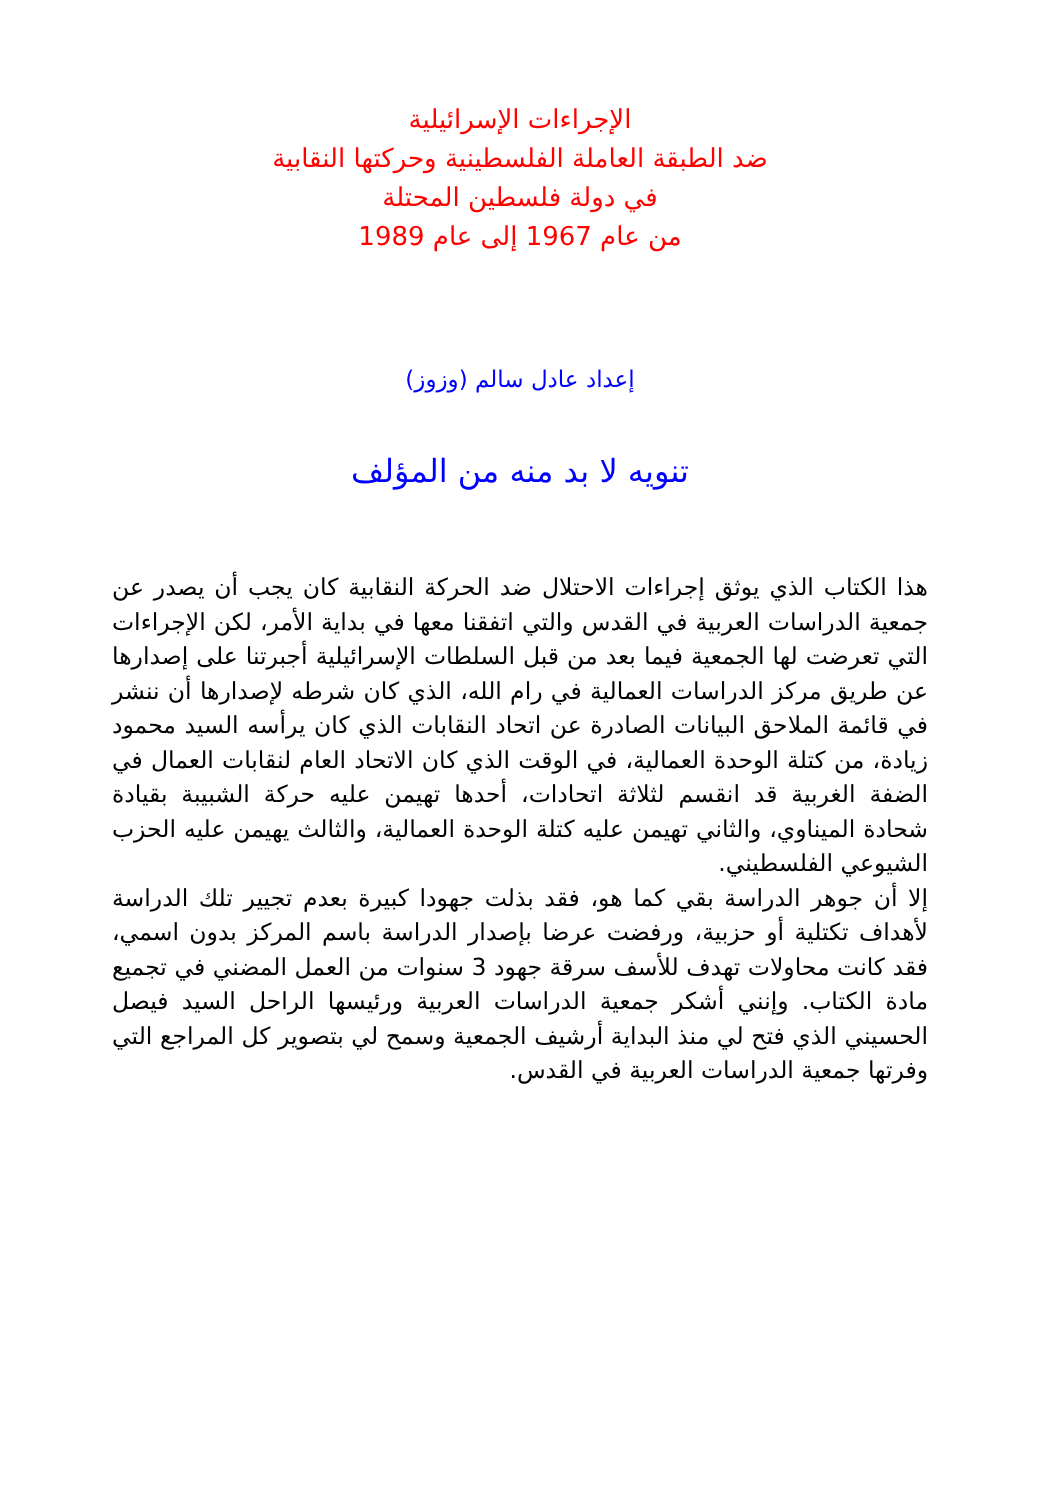الإجراءات الإسرائيلية
ضد الطبقة العاملة الفلسطينية وحركتها النقابية
في دولة فلسطين المحتلة
من عام 1967 إلى عام 1989
إعداد عادل سالم (وزوز)
تنويه لا بد منه من المؤلف
هذا الكتاب الذي يوثق إجراءات الاحتلال ضد الحركة النقابية كان يجب أن يصدر عن جمعية الدراسات العربية في القدس والتي اتفقنا معها في بداية الأمر، لكن الإجراءات التي تعرضت لها الجمعية فيما بعد من قبل السلطات الإسرائيلية أجبرتنا على إصدارها عن طريق مركز الدراسات العمالية في رام الله، الذي كان شرطه لإصدارها أن ننشر في قائمة الملاحق البيانات الصادرة عن اتحاد النقابات الذي كان يرأسه السيد محمود زيادة، من كتلة الوحدة العمالية، في الوقت الذي كان الاتحاد العام لنقابات العمال في الضفة الغربية قد انقسم لثلاثة اتحادات، أحدها تهيمن عليه حركة الشبيبة بقيادة شحادة الميناوي، والثاني تهيمن عليه كتلة الوحدة العمالية، والثالث يهيمن عليه الحزب الشيوعي الفلسطيني.
إلا أن جوهر الدراسة بقي كما هو، فقد بذلت جهودا كبيرة بعدم تجيير تلك الدراسة لأهداف تكتلية أو حزبية، ورفضت عرضا بإصدار الدراسة باسم المركز بدون اسمي، فقد كانت محاولات تهدف للأسف سرقة جهود 3 سنوات من العمل المضني في تجميع مادة الكتاب. وإنني أشكر جمعية الدراسات العربية ورئيسها الراحل السيد فيصل الحسيني الذي فتح لي منذ البداية أرشيف الجمعية وسمح لي بتصوير كل المراجع التي وفرتها جمعية الدراسات العربية في القدس.